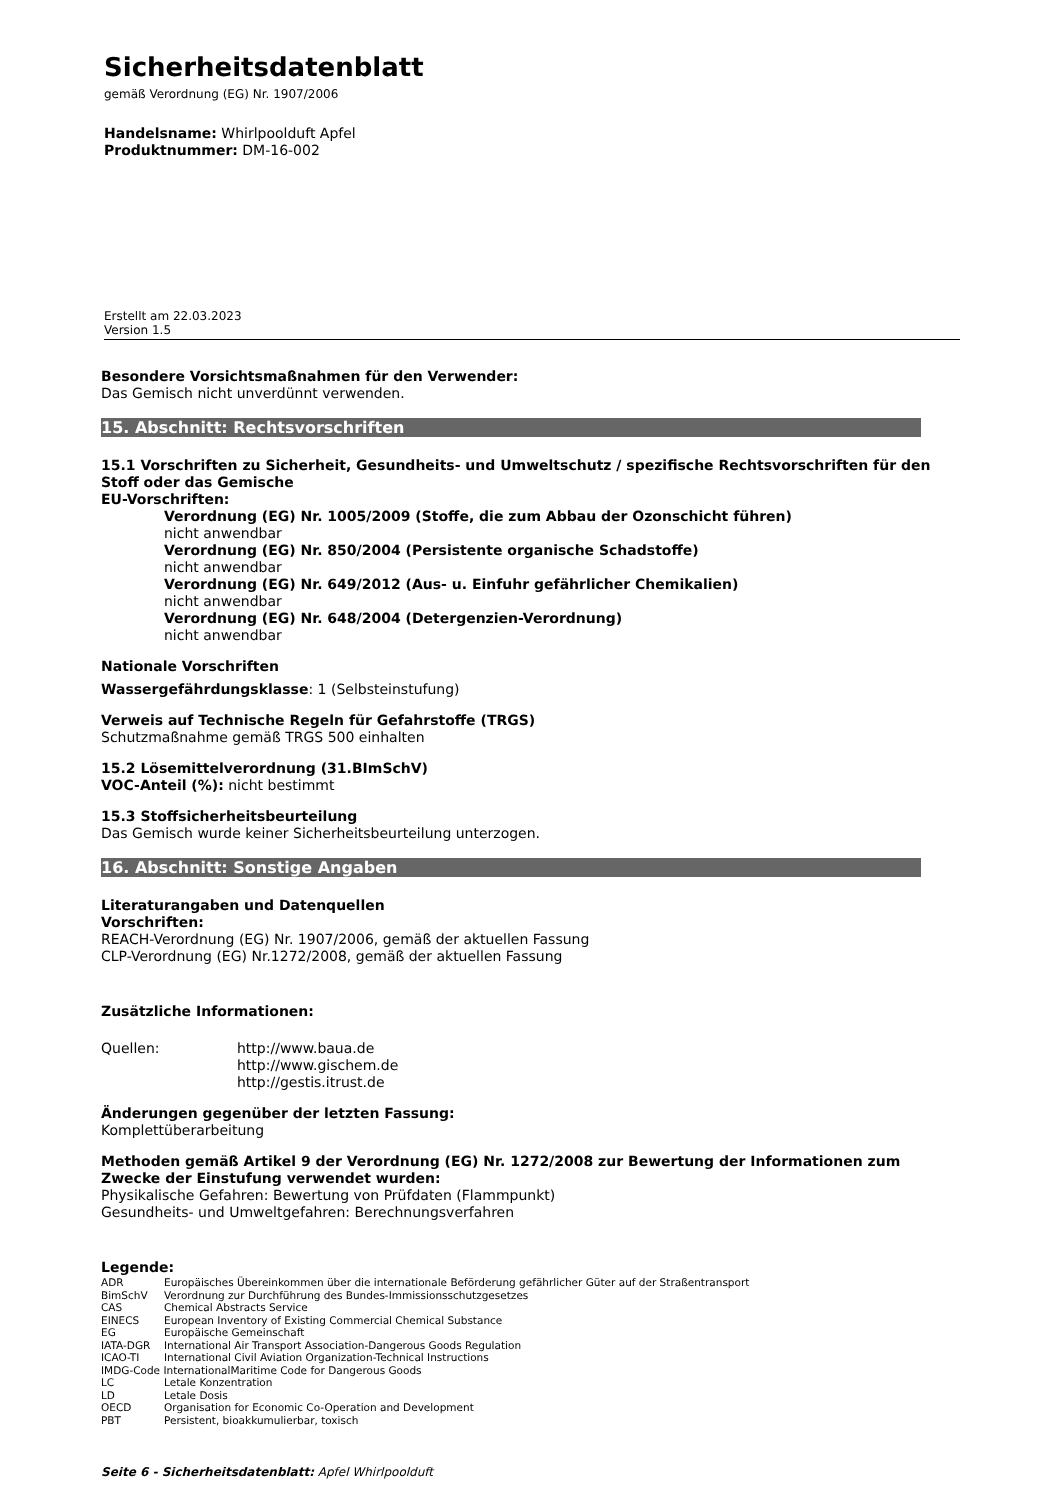Sicherheitsdatenblatt
gemäß Verordnung (EG) Nr. 1907/2006
Handelsname: Whirlpoolduft Apfel
Produktnummer: DM-16-002
Erstellt am 22.03.2023
Version 1.5
Besondere Vorsichtsmaßnahmen für den Verwender:
Das Gemisch nicht unverdünnt verwenden.
15. Abschnitt: Rechtsvorschriften
15.1 Vorschriften zu Sicherheit, Gesundheits- und Umweltschutz / spezifische Rechtsvorschriften für den Stoff oder das Gemische
EU-Vorschriften:
Verordnung (EG) Nr. 1005/2009 (Stoffe, die zum Abbau der Ozonschicht führen)
nicht anwendbar
Verordnung (EG) Nr. 850/2004 (Persistente organische Schadstoffe)
nicht anwendbar
Verordnung (EG) Nr. 649/2012 (Aus- u. Einfuhr gefährlicher Chemikalien)
nicht anwendbar
Verordnung (EG) Nr. 648/2004 (Detergenzien-Verordnung)
nicht anwendbar
Nationale Vorschriften
Wassergefährdungsklasse: 1 (Selbsteinstufung)
Verweis auf Technische Regeln für Gefahrstoffe (TRGS)
Schutzmaßnahme gemäß TRGS 500 einhalten
15.2 Lösemittelverordnung (31.BImSchV)
VOC-Anteil (%): nicht bestimmt
15.3 Stoffsicherheitsbeurteilung
Das Gemisch wurde keiner Sicherheitsbeurteilung unterzogen.
16. Abschnitt: Sonstige Angaben
Literaturangaben und Datenquellen
Vorschriften:
REACH-Verordnung (EG) Nr. 1907/2006, gemäß der aktuellen Fassung
CLP-Verordnung (EG) Nr.1272/2008, gemäß der aktuellen Fassung
Zusätzliche Informationen:
Quellen: http://www.baua.de
http://www.gischem.de
http://gestis.itrust.de
Änderungen gegenüber der letzten Fassung:
Komplettüberarbeitung
Methoden gemäß Artikel 9 der Verordnung (EG) Nr. 1272/2008 zur Bewertung der Informationen zum Zwecke der Einstufung verwendet wurden:
Physikalische Gefahren: Bewertung von Prüfdaten (Flammpunkt)
Gesundheits- und Umweltgefahren: Berechnungsverfahren
Legende:
ADR Europäisches Übereinkommen über die internationale Beförderung gefährlicher Güter auf der Straßentransport
BimSchV Verordnung zur Durchführung des Bundes-Immissionsschutzgesetzes
CAS Chemical Abstracts Service
EINECS European Inventory of Existing Commercial Chemical Substance
EG Europäische Gemeinschaft
IATA-DGR International Air Transport Association-Dangerous Goods Regulation
ICAO-TI International Civil Aviation Organization-Technical Instructions
IMDG-Code InternationalMaritime Code for Dangerous Goods
LC Letale Konzentration
LD Letale Dosis
OECD Organisation for Economic Co-Operation and Development
PBT Persistent, bioakkumulierbar, toxisch
Seite 6 - Sicherheitsdatenblatt: Apfel Whirlpoolduft